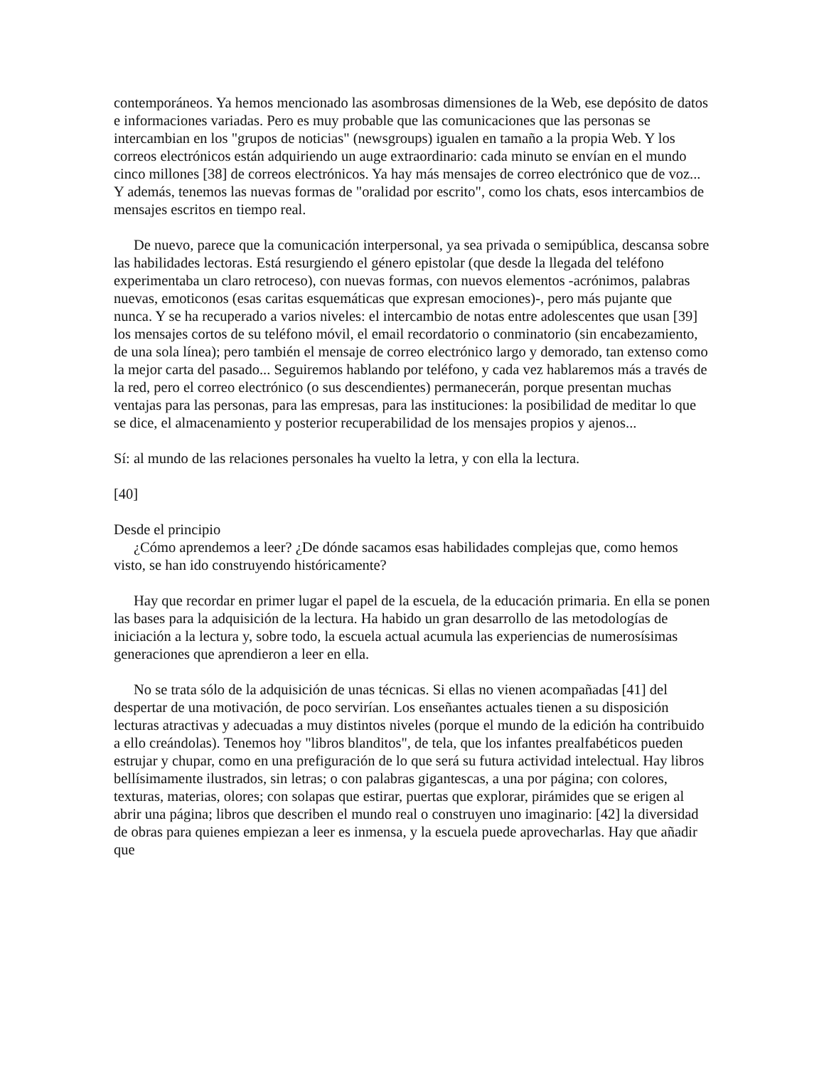contemporáneos. Ya hemos mencionado las asombrosas dimensiones de la Web, ese depósito de datos e informaciones variadas. Pero es muy probable que las comunicaciones que las personas se intercambian en los "grupos de noticias" (newsgroups) igualen en tamaño a la propia Web. Y los correos electrónicos están adquiriendo un auge extraordinario: cada minuto se envían en el mundo cinco millones [38] de correos electrónicos. Ya hay más mensajes de correo electrónico que de voz... Y además, tenemos las nuevas formas de "oralidad por escrito", como los chats, esos intercambios de mensajes escritos en tiempo real.
De nuevo, parece que la comunicación interpersonal, ya sea privada o semipública, descansa sobre las habilidades lectoras. Está resurgiendo el género epistolar (que desde la llegada del teléfono experimentaba un claro retroceso), con nuevas formas, con nuevos elementos -acrónimos, palabras nuevas, emoticonos (esas caritas esquemáticas que expresan emociones)-, pero más pujante que nunca. Y se ha recuperado a varios niveles: el intercambio de notas entre adolescentes que usan [39] los mensajes cortos de su teléfono móvil, el email recordatorio o conminatorio (sin encabezamiento, de una sola línea); pero también el mensaje de correo electrónico largo y demorado, tan extenso como la mejor carta del pasado... Seguiremos hablando por teléfono, y cada vez hablaremos más a través de la red, pero el correo electrónico (o sus descendientes) permanecerán, porque presentan muchas ventajas para las personas, para las empresas, para las instituciones: la posibilidad de meditar lo que se dice, el almacenamiento y posterior recuperabilidad de los mensajes propios y ajenos...
Sí: al mundo de las relaciones personales ha vuelto la letra, y con ella la lectura.
[40]
Desde el principio
¿Cómo aprendemos a leer? ¿De dónde sacamos esas habilidades complejas que, como hemos visto, se han ido construyendo históricamente?
Hay que recordar en primer lugar el papel de la escuela, de la educación primaria. En ella se ponen las bases para la adquisición de la lectura. Ha habido un gran desarrollo de las metodologías de iniciación a la lectura y, sobre todo, la escuela actual acumula las experiencias de numerosísimas generaciones que aprendieron a leer en ella.
No se trata sólo de la adquisición de unas técnicas. Si ellas no vienen acompañadas [41] del despertar de una motivación, de poco servirían. Los enseñantes actuales tienen a su disposición lecturas atractivas y adecuadas a muy distintos niveles (porque el mundo de la edición ha contribuido a ello creándolas). Tenemos hoy "libros blanditos", de tela, que los infantes prealfabéticos pueden estrujar y chupar, como en una prefiguración de lo que será su futura actividad intelectual. Hay libros bellísimamente ilustrados, sin letras; o con palabras gigantescas, a una por página; con colores, texturas, materias, olores; con solapas que estirar, puertas que explorar, pirámides que se erigen al abrir una página; libros que describen el mundo real o construyen uno imaginario: [42] la diversidad de obras para quienes empiezan a leer es inmensa, y la escuela puede aprovecharlas. Hay que añadir que